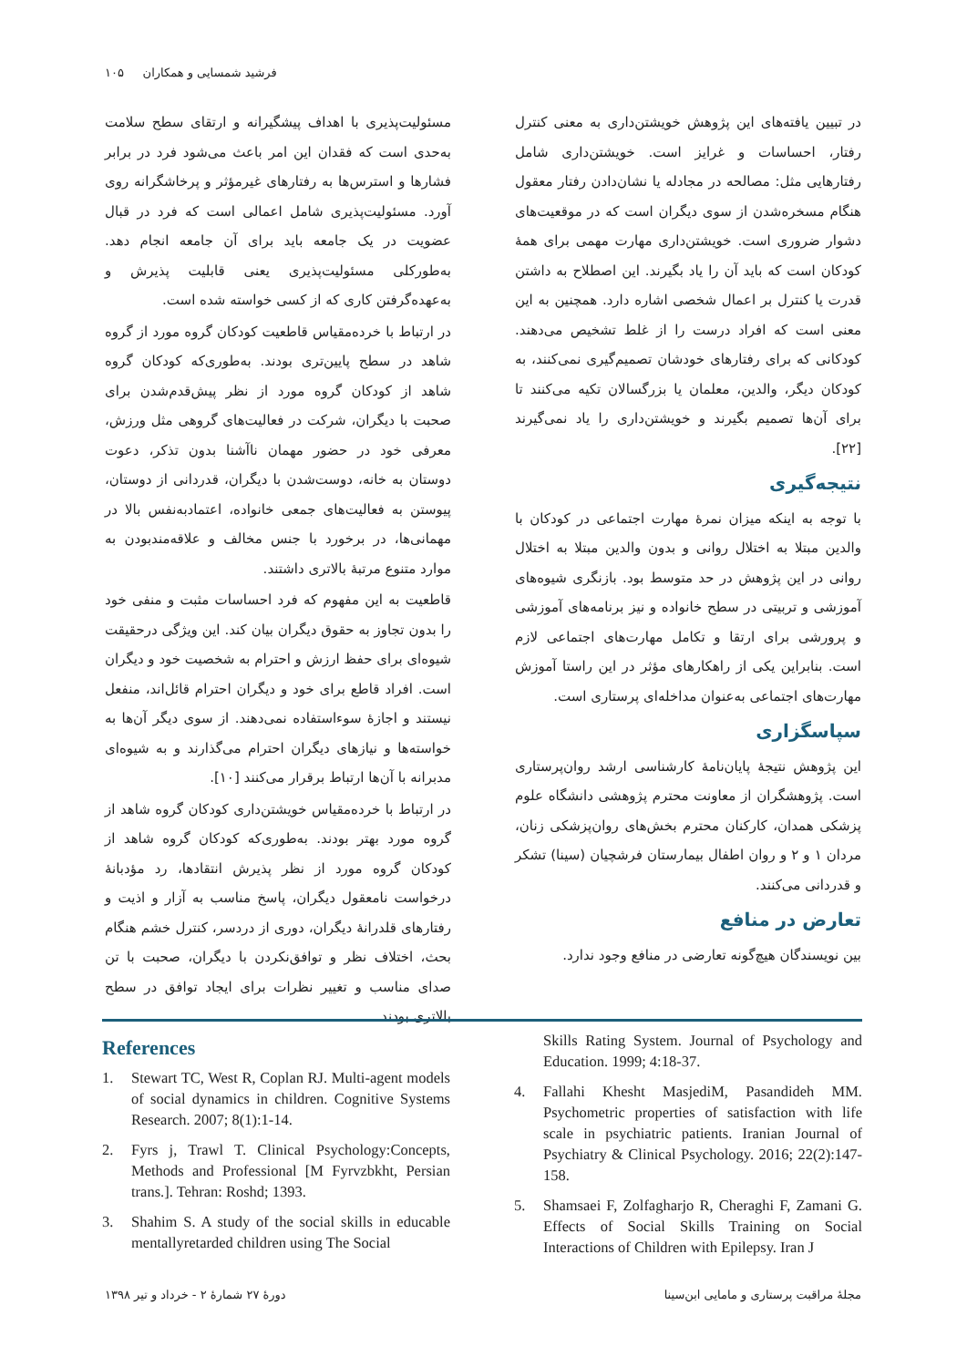فرشید شمسایی و همکاران ۱۰۵
مسئولیت‌پذیری با اهداف پیشگیرانه و ارتقای سطح سلامت به‌حدی است که فقدان این امر باعث می‌شود فرد در برابر فشارها و استرس‌ها به رفتارهای غیرمؤثر و پرخاشگرانه روی آورد. مسئولیت‌پذیری شامل اعمالی است که فرد در قبال عضویت در یک جامعه باید برای آن جامعه انجام دهد. به‌طورکلی مسئولیت‌پذیری یعنی قابلیت پذیرش و به‌عهده‌گرفتن کاری که از کسی خواسته شده است.
در ارتباط با خرده‌مقیاس قاطعیت کودکان گروه مورد از گروه شاهد در سطح پایین‌تری بودند. به‌طوری‌که کودکان گروه شاهد از کودکان گروه مورد از نظر پیش‌قدم‌شدن برای صحبت با دیگران، شرکت در فعالیت‌های گروهی مثل ورزش، معرفی خود در حضور مهمان ناآشنا بدون تذکر، دعوت دوستان به خانه، دوست‌شدن با دیگران، قدردانی از دوستان، پیوستن به فعالیت‌های جمعی خانواده، اعتمادبه‌نفس بالا در مهمانی‌ها، در برخورد با جنس مخالف و علاقه‌مندبودن به موارد متنوع مرتبهٔ بالاتری داشتند.
قاطعیت به این مفهوم که فرد احساسات مثبت و منفی خود را بدون تجاوز به حقوق دیگران بیان کند. این ویژگی درحقیقت شیوه‌ای برای حفظ ارزش و احترام به شخصیت خود و دیگران است. افراد قاطع برای خود و دیگران احترام قائل‌اند، منفعل نیستند و اجازهٔ سوءاستفاده نمی‌دهند. از سوی دیگر آن‌ها به خواسته‌ها و نیازهای دیگران احترام می‌گذارند و به شیوه‌ای مدبرانه با آن‌ها ارتباط برقرار می‌کنند [۱۰].
در ارتباط با خرده‌مقیاس خویشتن‌داری کودکان گروه شاهد از گروه مورد بهتر بودند. به‌طوری‌که کودکان گروه شاهد از کودکان گروه مورد از نظر پذیرش انتقادها، رد مؤدبانهٔ درخواست نامعقول دیگران، پاسخ مناسب به آزار و اذیت و رفتارهای قلدرانهٔ دیگران، دوری از دردسر، کنترل خشم هنگام بحث، اختلاف نظر و توافق‌نکردن با دیگران، صحبت با تن صدای مناسب و تغییر نظرات برای ایجاد توافق در سطح بالاتری بودند.
در تبیین یافته‌های این پژوهش خویشتن‌داری به معنی کنترل رفتار، احساسات و غرایز است. خویشتن‌داری شامل رفتارهایی مثل: مصالحه در مجادله یا نشان‌دادن رفتار معقول هنگام مسخره‌شدن از سوی دیگران است که در موقعیت‌های دشوار ضروری است. خویشتن‌داری مهارت مهمی برای همهٔ کودکان است که باید آن را یاد بگیرند. این اصطلاح به داشتن قدرت یا کنترل بر اعمال شخصی اشاره دارد. همچنین به این معنی است که افراد درست را از غلط تشخیص می‌دهند. کودکانی که برای رفتارهای خودشان تصمیم‌گیری نمی‌کنند، به کودکان دیگر، والدین، معلمان یا بزرگسالان تکیه می‌کنند تا برای آن‌ها تصمیم بگیرند و خویشتن‌داری را یاد نمی‌گیرند [۲۲].
نتیجه‌گیری
با توجه به اینکه میزان نمرهٔ مهارت اجتماعی در کودکان با والدین مبتلا به اختلال روانی و بدون والدین مبتلا به اختلال روانی در این پژوهش در حد متوسط بود. بازنگری شیوه‌های آموزشی و تربیتی در سطح خانواده و نیز برنامه‌های آموزشی و پرورشی برای ارتقا و تکامل مهارت‌های اجتماعی لازم است. بنابراین یکی از راهکارهای مؤثر در این راستا آموزش مهارت‌های اجتماعی به‌عنوان مداخله‌ای پرستاری است.
سپاسگزاری
این پژوهش نتیجهٔ پایان‌نامهٔ کارشناسی ارشد روان‌پرستاری است. پژوهشگران از معاونت محترم پژوهشی دانشگاه علوم پزشکی همدان، کارکنان محترم بخش‌های روان‌پزشکی زنان، مردان ۱ و ۲ و روان اطفال بیمارستان فرشچیان (سینا) تشکر و قدردانی می‌کنند.
تعارض در منافع
بین نویسندگان هیچ‌گونه تعارضی در منافع وجود ندارد.
References
1. Stewart TC, West R, Coplan RJ. Multi-agent models of social dynamics in children. Cognitive Systems Research. 2007; 8(1):1-14.
2. Fyrs j, Trawl T. Clinical Psychology:Concepts, Methods and Professional [M Fyrvzbkht, Persian trans.]. Tehran: Roshd; 1393.
3. Shahim S. A study of the social skills in educable mentallyretarded children using The Social
Skills Rating System. Journal of Psychology and Education. 1999; 4:18-37.
4. Fallahi Khesht MasjediM, Pasandideh MM. Psychometric properties of satisfaction with life scale in psychiatric patients. Iranian Journal of Psychiatry & Clinical Psychology. 2016; 22(2):147-158.
5. Shamsaei F, Zolfagharjo R, Cheraghi F, Zamani G. Effects of Social Skills Training on Social Interactions of Children with Epilepsy. Iran J
مجلهٔ مراقبت پرستاری و مامایی ابن‌سینا
دورهٔ ۲۷ شمارهٔ ۲ - خرداد و تیر ۱۳۹۸